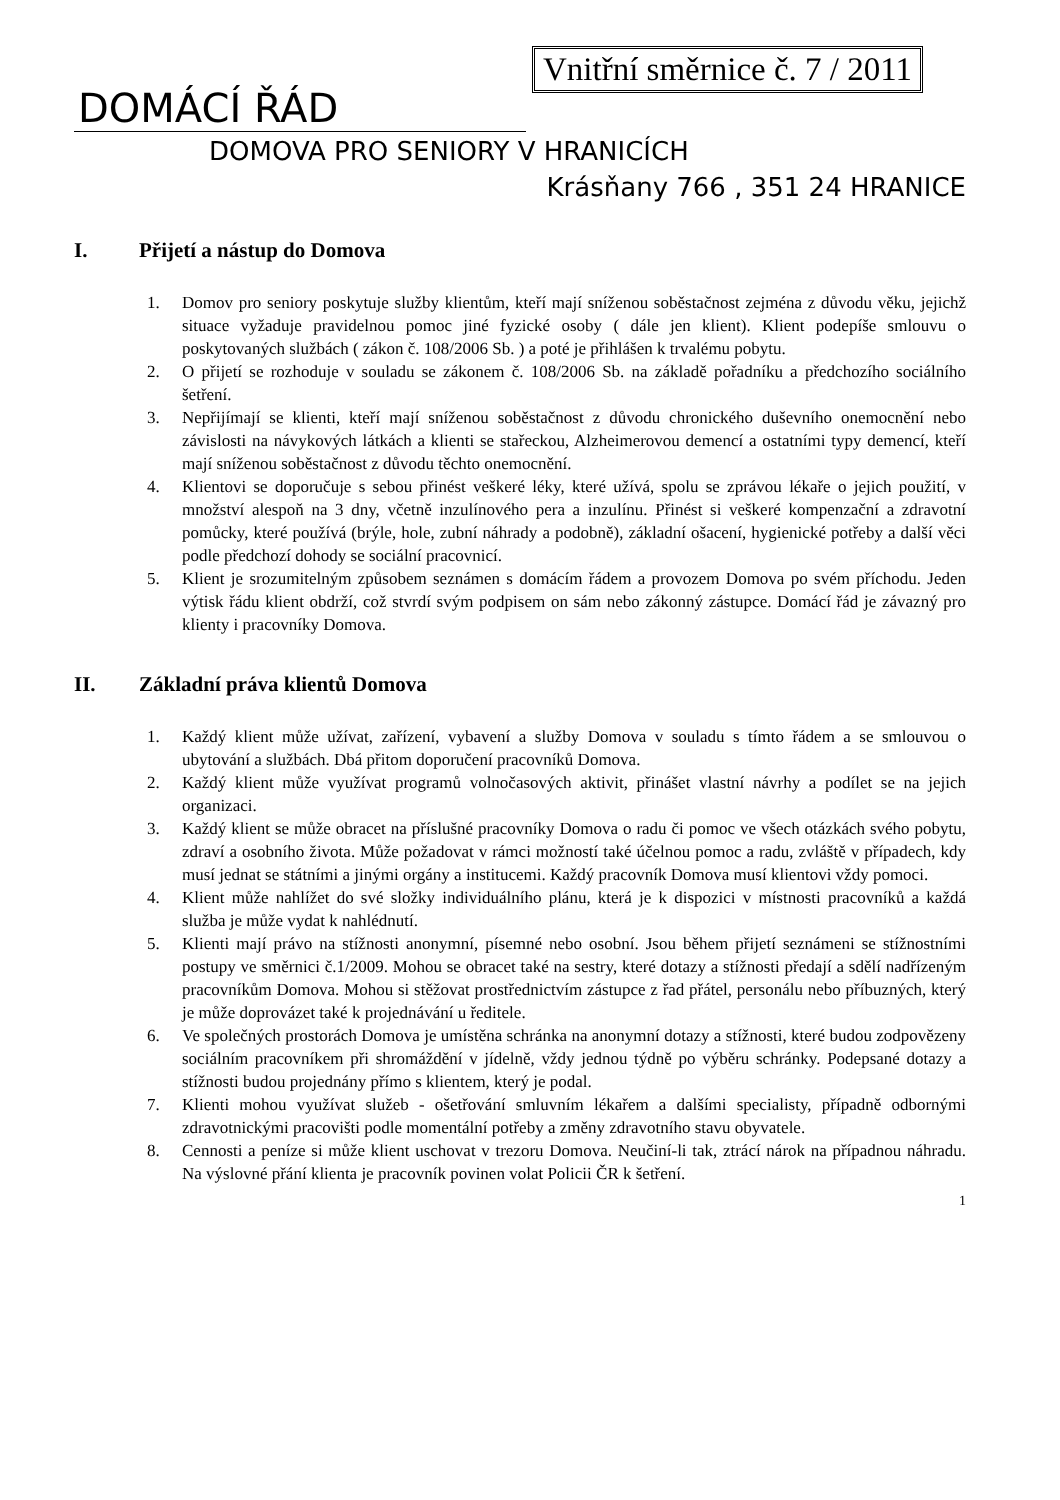Vnitřní směrnice č. 7 / 2011
DOMÁCÍ ŘÁD
DOMOVA PRO SENIORY V HRANICÍCH
Krásňany 766 , 351 24 HRANICE
I. Přijetí a nástup do Domova
1. Domov pro seniory poskytuje služby klientům, kteří mají sníženou soběstačnost zejména z důvodu věku, jejichž situace vyžaduje pravidelnou pomoc jiné fyzické osoby ( dále jen klient). Klient podepíše smlouvu o poskytovaných službách ( zákon č. 108/2006 Sb. ) a poté je přihlášen k trvalému pobytu.
2. O přijetí se rozhoduje v souladu se zákonem č. 108/2006 Sb. na základě pořadníku a předchozího sociálního šetření.
3. Nepřijímají se klienti, kteří mají sníženou soběstačnost z důvodu chronického duševního onemocnění nebo závislosti na návykových látkách a klienti se stařeckou, Alzheimerovou demencí a ostatními typy demencí, kteří mají sníženou soběstačnost z důvodu těchto onemocnění.
4. Klientovi se doporučuje s sebou přinést veškeré léky, které užívá, spolu se zprávou lékaře o jejich použití, v množství alespoň na 3 dny, včetně inzulínového pera a inzulínu. Přinést si veškeré kompenzační a zdravotní pomůcky, které používá (brýle, hole, zubní náhrady a podobně), základní ošacení, hygienické potřeby a další věci podle předchozí dohody se sociální pracovnicí.
5. Klient je srozumitelným způsobem seznámen s domácím řádem a provozem Domova po svém příchodu. Jeden výtisk řádu klient obdrží, což stvrdí svým podpisem on sám nebo zákonný zástupce. Domácí řád je závazný pro klienty i pracovníky Domova.
II. Základní práva klientů Domova
1. Každý klient může užívat, zařízení, vybavení a služby Domova v souladu s tímto řádem a se smlouvou o ubytování a službách. Dbá přitom doporučení pracovníků Domova.
2. Každý klient může využívat programů volnočasových aktivit, přinášet vlastní návrhy a podílet se na jejich organizaci.
3. Každý klient se může obracet na příslušné pracovníky Domova o radu či pomoc ve všech otázkách svého pobytu, zdraví a osobního života. Může požadovat v rámci možností také účelnou pomoc a radu, zvláště v případech, kdy musí jednat se státními a jinými orgány a institucemi. Každý pracovník Domova musí klientovi vždy pomoci.
4. Klient může nahlížet do své složky individuálního plánu, která je k dispozici v místnosti pracovníků a každá služba je může vydat k nahlédnutí.
5. Klienti mají právo na stížnosti anonymní, písemné nebo osobní. Jsou během přijetí seznámeni se stížnostními postupy ve směrnici č.1/2009. Mohou se obracet také na sestry, které dotazy a stížnosti předají a sdělí nadřízeným pracovníkům Domova. Mohou si stěžovat prostřednictvím zástupce z řad přátel, personálu nebo příbuzných, který je může doprovázet také k projednávání u ředitele.
6. Ve společných prostorách Domova je umístěna schránka na anonymní dotazy a stížnosti, které budou zodpovězeny sociálním pracovníkem při shromáždění v jídelně, vždy jednou týdně po výběru schránky. Podepsané dotazy a stížnosti budou projednány přímo s klientem, který je podal.
7. Klienti mohou využívat služeb - ošetřování smluvním lékařem a dalšími specialisty, případně odbornými zdravotnickými pracovišti podle momentální potřeby a změny zdravotního stavu obyvatele.
8. Cennosti a peníze si může klient uschovat v trezoru Domova. Neučiní-li tak, ztrácí nárok na případnou náhradu. Na výslovné přání klienta je pracovník povinen volat Policii ČR k šetření.
1